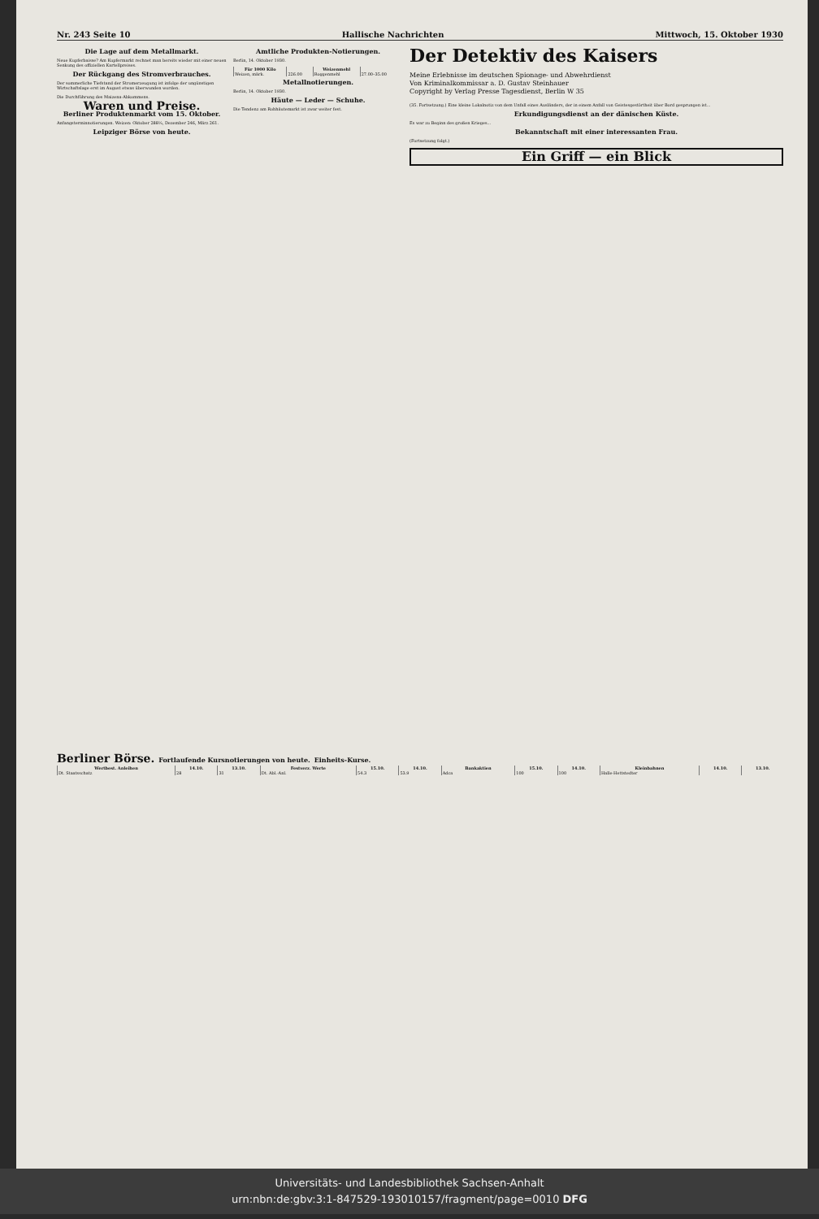Nr. 243 Seite 10 Hallische Nachrichten Mittwoch, 15. Oktober 1930
Die Lage auf dem Metallmarkt.
Neue Kupferbaisse? Am Kupfermarkt rechnet man bereits wieder mit einer neuen Senkung des offiziellen Kartellpreises.
Der Rückgang des Stromverbrauches.
Der sommerliche Tiefstand der Stromerzeugung ist infolge der ungünstigen Wirtschaftslage erst im August etwas überwunden worden.
Die Durchführung des Maizena-Abkommens.
Waren und Preise.
Berliner Produktenmarkt vom 15. Oktober.
Anfangsterminnotierungen. Weizen: Oktober 288½, Dezember 246, März 261.
Leipziger Börse von heute.
Amtliche Produkten-Notierungen.
Berlin, 14. Oktober 1930.
| Für 1000 Kilo | | Weizenmehl | |
| --- | --- | --- | --- |
| Weizen, märk. | 226.00 | Roggenmehl | 27.00–35.00 |
Metallnotierungen.
Berlin, 14. Oktober 1930.
Häute — Leder — Schuhe.
Die Tendenz am Rohhäutemarkt ist zwar weiter fest.
Der Detektiv des Kaisers
Meine Erlebnisse im deutschen Spionage- und Abwehrdienst
Von Kriminalkommissar a. D. Gustav Steinhauer
Copyright by Verlag Presse Tagesdienst, Berlin W 35
(35. Fortsetzung.) Eine kleine Lokalnotiz von dem Unfall eines Ausländers, der in einem Anfall von Geistesgestörtheit über Bord gesprungen ist...
Erkundigungsdienst an der dänischen Küste.
Es war zu Beginn des großen Krieges...
Bekanntschaft mit einer interessanten Frau.
(Fortsetzung folgt.)
Ein Griff — ein Blick
Berliner Börse. Fortlaufende Kursnotierungen von heute. Einheits-Kurse.
| Wertbest. Anleihen | 14.10. | 13.10. | Festverz. Werte | 15.10. | 14.10. | Bankaktien | 15.10. | 14.10. | Kleinbahnen | 14.10. | 13.10. |
| --- | --- | --- | --- | --- | --- | --- | --- | --- | --- | --- | --- |
| Dt. Staatsschatz | 28 | 31 | Dt. Abl.-Anl. | 54.3 | 53.9 | Adca | 100 | 100 | Halle-Hettstedter | | |
Universitäts- und Landesbibliothek Sachsen-Anhalt
urn:nbn:de:gbv:3:1-847529-193010157/fragment/page=0010 DFG